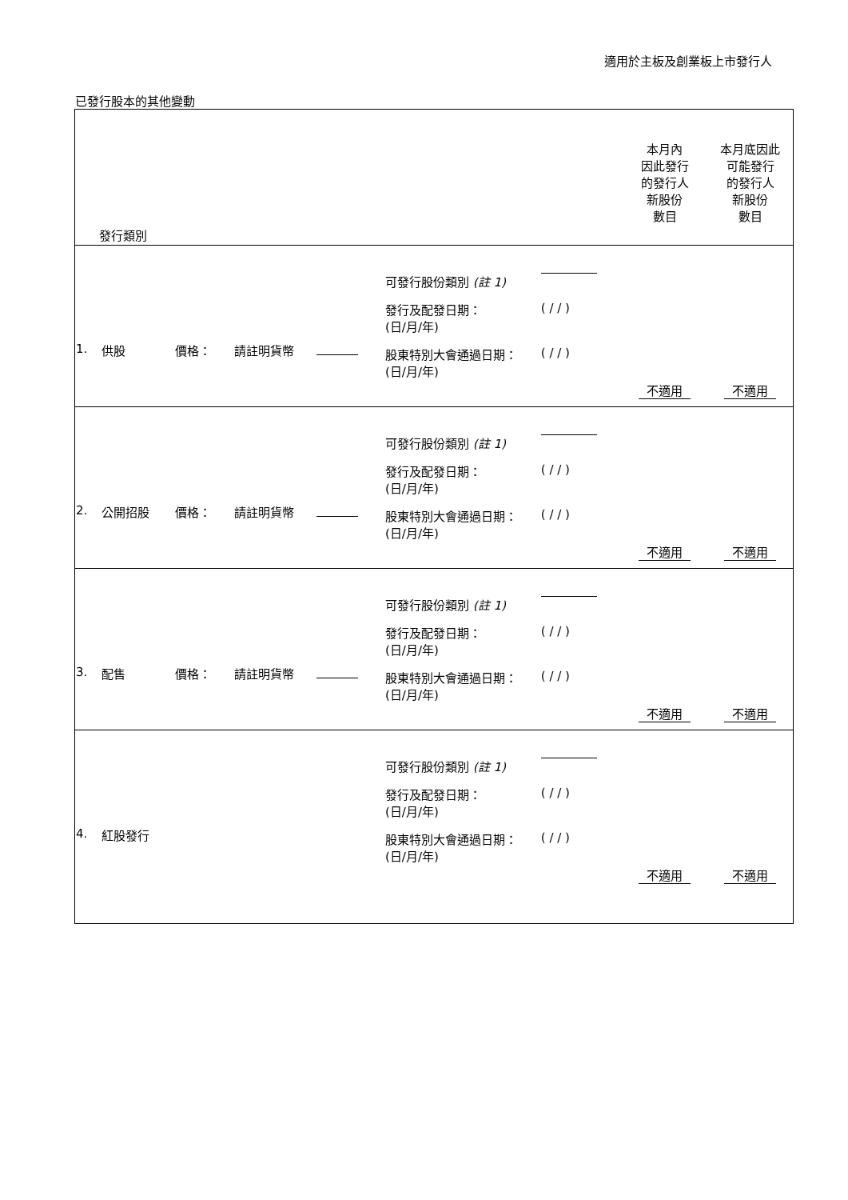適用於主板及創業板上市發行人
已發行股本的其他變動
| 發行類別 | | | | | 本月內 因此發行 的發行人 新股份 數目 | 本月底因此 可能發行 的發行人 新股份 數目 |
| --- | --- | --- | --- | --- | --- | --- |
| 1. | 供股 | 價格： 請註明貨幣 | | 可發行股份類別 (註 1) 發行及配發日期： (日/月/年) ( / / ) 股東特別大會通過日期： (日/月/年) ( / / ) | 不適用 | 不適用 |
| 2. | 公開招股 | 價格： 請註明貨幣 | | 可發行股份類別 (註 1) 發行及配發日期： (日/月/年) ( / / ) 股東特別大會通過日期： (日/月/年) ( / / ) | 不適用 | 不適用 |
| 3. | 配售 | 價格： 請註明貨幣 | | 可發行股份類別 (註 1) 發行及配發日期： (日/月/年) ( / / ) 股東特別大會通過日期： (日/月/年) ( / / ) | 不適用 | 不適用 |
| 4. | 紅股發行 | | | 可發行股份類別 (註 1) 發行及配發日期： (日/月/年) ( / / ) 股東特別大會通過日期： (日/月/年) ( / / ) | 不適用 | 不適用 |